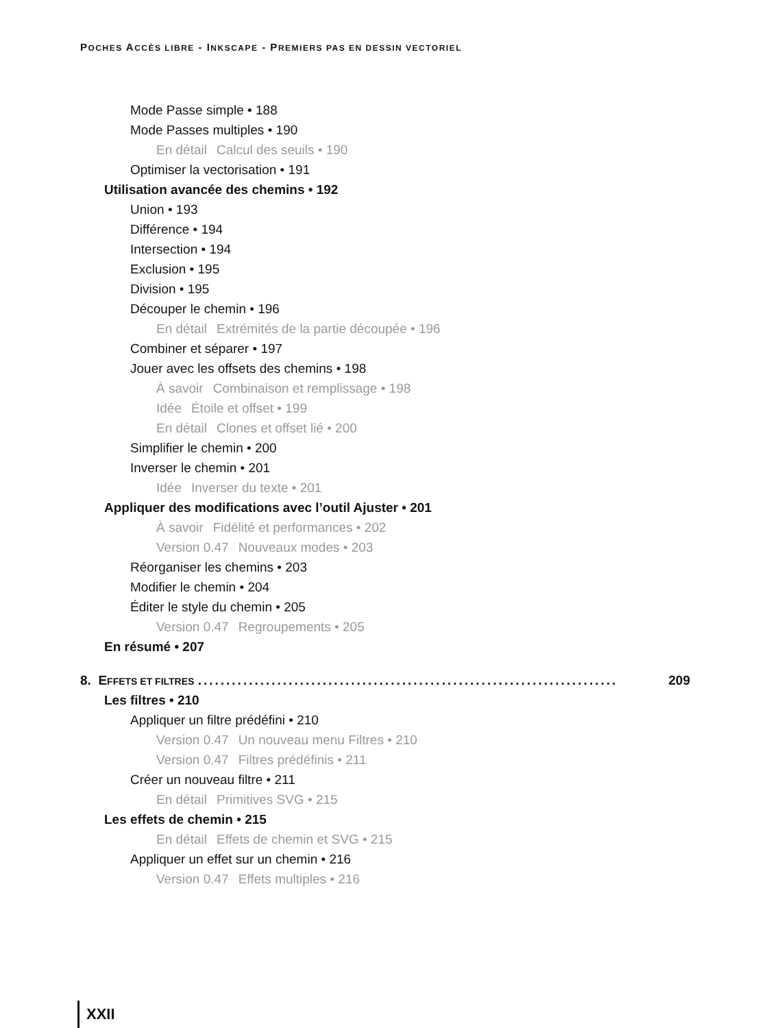POCHES ACCÈS LIBRE - INKSCAPE - PREMIERS PAS EN DESSIN VECTORIEL
Mode Passe simple • 188
Mode Passes multiples • 190
En détail Calcul des seuils • 190
Optimiser la vectorisation • 191
Utilisation avancée des chemins • 192
Union • 193
Différence • 194
Intersection • 194
Exclusion • 195
Division • 195
Découper le chemin • 196
En détail Extrémités de la partie découpée • 196
Combiner et séparer • 197
Jouer avec les offsets des chemins • 198
À savoir Combinaison et remplissage • 198
Idée Étoile et offset • 199
En détail Clones et offset lié • 200
Simplifier le chemin • 200
Inverser le chemin • 201
Idée Inverser du texte • 201
Appliquer des modifications avec l’outil Ajuster • 201
À savoir Fidélité et performances • 202
Version 0.47 Nouveaux modes • 203
Réorganiser les chemins • 203
Modifier le chemin • 204
Éditer le style du chemin • 205
Version 0.47 Regroupements • 205
En résumé • 207
8. EFFETS ET FILTRES .......................................................................... 209
Les filtres • 210
Appliquer un filtre prédéfini • 210
Version 0.47 Un nouveau menu Filtres • 210
Version 0.47 Filtres prédéfinis • 211
Créer un nouveau filtre • 211
En détail Primitives SVG • 215
Les effets de chemin • 215
En détail Effets de chemin et SVG • 215
Appliquer un effet sur un chemin • 216
Version 0.47 Effets multiples • 216
XXII